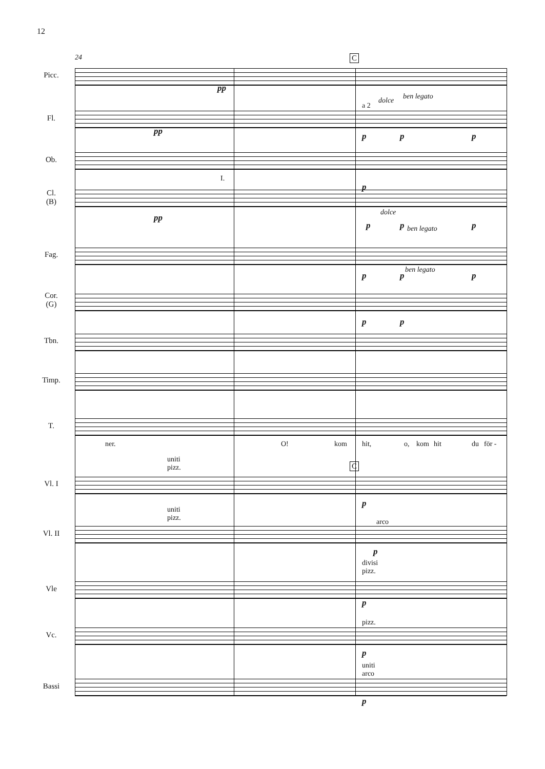12
24 C
Picc.
pp
Fl.
a 2
dolce ben legato
pp p p p
Ob.
Cl.
(B)
I.
p
pp
dolce
p p ben legato p
Fag.
ben legato
p p p
Cor.
(G)
p p
Tbn.
Timp.
T.
ner. O! kom hit, o, kom hit du för -
uniti
pizz.
C
Vl. I
p
uniti
pizz.
arco
Vl. II
p
divisi
pizz.
Vle
p
pizz.
Vc.
p
uniti
arco
Bassi
p